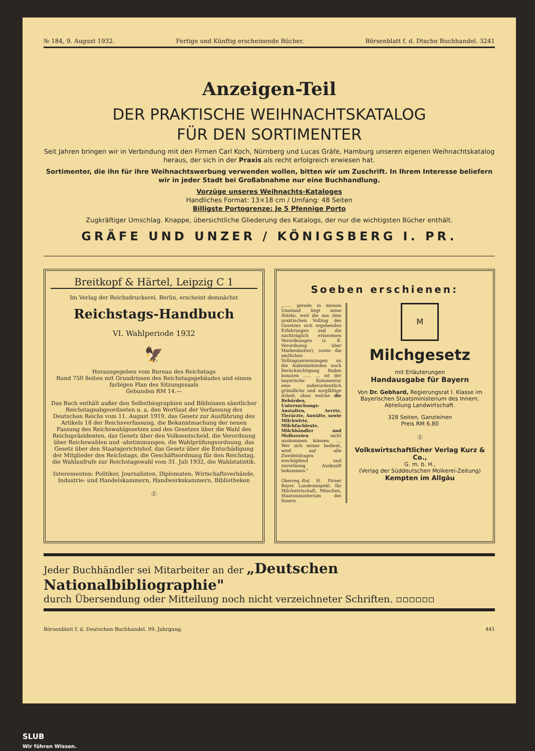№ 184, 9. August 1932. Fertige und Künftig erscheinende Bücher. Börsenblatt f. d. Dtschn Buchhandel. 3241
Anzeigen-Teil
DER PRAKTISCHE WEIHNACHTSKATALOG
FÜR DEN SORTIMENTER
Seit Jahren bringen wir in Verbindung mit den Firmen Carl Koch, Nürnberg und Lucas Gräfe, Hamburg unseren eigenen Weihnachtskatalog heraus, der sich in der Praxis als recht erfolgreich erwiesen hat.
Sortimenter, die ihn für ihre Weihnachtswerbung verwenden wollen, bitten wir um Zuschrift. In Ihrem Interesse beliefern wir in jeder Stadt bei Großabnahme nur eine Buchhandlung.
Vorzüge unseres Weihnachts-Kataloges
Handliches Format: 13×18 cm / Umfang: 48 Seiten
Billigste Portogrenze: Je 5 Pfennige Porto
Zugkräftiger Umschlag. Knappe, übersichtliche Gliederung des Katalogs, der nur die wichtigsten Bücher enthält.
GRÄFE UND UNZER / KÖNIGSBERG I. PR.
Breitkopf & Härtel, Leipzig C 1
Im Verlag der Reichsdruckerei, Berlin, erscheint demnächst
Reichstags-Handbuch
VI. Wahlperiode 1932
🦅
Herausgegeben vom Bureau des Reichstags
Rund 750 Seiten mit Grundrissen des Reichstagsgebäudes und einem farbigen Plan des Sitzungssaals
Gebunden RM 14.—
Das Buch enthält außer den Selbstbiographien und Bildnissen sämtlicher Reichstagsabgeordneten u. a. den Wortlaut der Verfassung des Deutschen Reichs vom 11. August 1919, das Gesetz zur Ausführung des Artikels 18 der Reichsverfassung, die Bekanntmachung der neuen Fassung des Reichswahlgesetzes und des Gesetzes über die Wahl des Reichspräsidenten, das Gesetz über den Volksentscheid, die Verordnung über Reichswahlen und -abstimmungen, die Wahlprüfungsordnung, das Gesetz über den Staatsgerichtshof, das Gesetz über die Entschädigung der Mitglieder des Reichstags, die Geschäftsordnung für den Reichstag, die Wahlaufrufe zur Reichstagswahl vom 31. Juli 1932, die Wahlstatistik.
Interessenten: Politiker, Journalisten, Diplomaten, Wirtschaftsverbände, Industrie- und Handelskammern, Handwerkskammern, Bibliotheken
Ⓩ
Soeben erschienen:
„...... gerade in diesem Umstand liegt seine Stärke, weil die aus dem praktischen Vollzug des Gesetzes sich ergebenden Erfahrungen und die nachträglich erlassenen Verordnungen (z. B. Verordnung über Markenbutter), sowie die amtlichen Vollzugsanweisungen an die Außenbehörden noch Berücksichtigung finden konnten ...... ... ist der bayerische Kommentar eine außerordentlich gründliche und sorgfältige Arbeit, ohne welche die Behörden, Untersuchungs-Anstalten, Aerzte, Tierärzte, Anwälte, sowie Milchwirte, Milchfachleute, Milchhändler und Molkereien nicht auskommen können. .... Wer sich seiner bedient, wird auf alle Zweifelsfragen erschöpfend und zuverlässig Auskunft bekommen."
Oberreg.-Rat H. Pirner Bayer. Landesinspekt. für Milchwirtschaft, München, Staatsministerium des Innern.
M
Milchgesetz
mit Erläuterungen
Handausgabe für Bayern
Von Dr. Gebhard, Regierungsrat I. Klasse im Bayerischen Staatsministerium des Innern, Abteilung Landwirtschaft.
328 Seiten, Ganzleinen
Preis RM 6.80
Ⓩ
Volkswirtschaftlicher Verlag Kurz & Co.,
G. m. b. H.,
(Verlag der Süddeutschen Molkerei-Zeitung)
Kempten im Allgäu
Jeder Buchhändler sei Mitarbeiter an der „Deutschen Nationalbibliographie"
durch Übersendung oder Mitteilung noch nicht verzeichneter Schriften. ▫▫▫▫▫▫
Börsenblatt f. d. Deutschen Buchhandel. 99. Jahrgang. 441
SLUB
Wir führen Wissen.